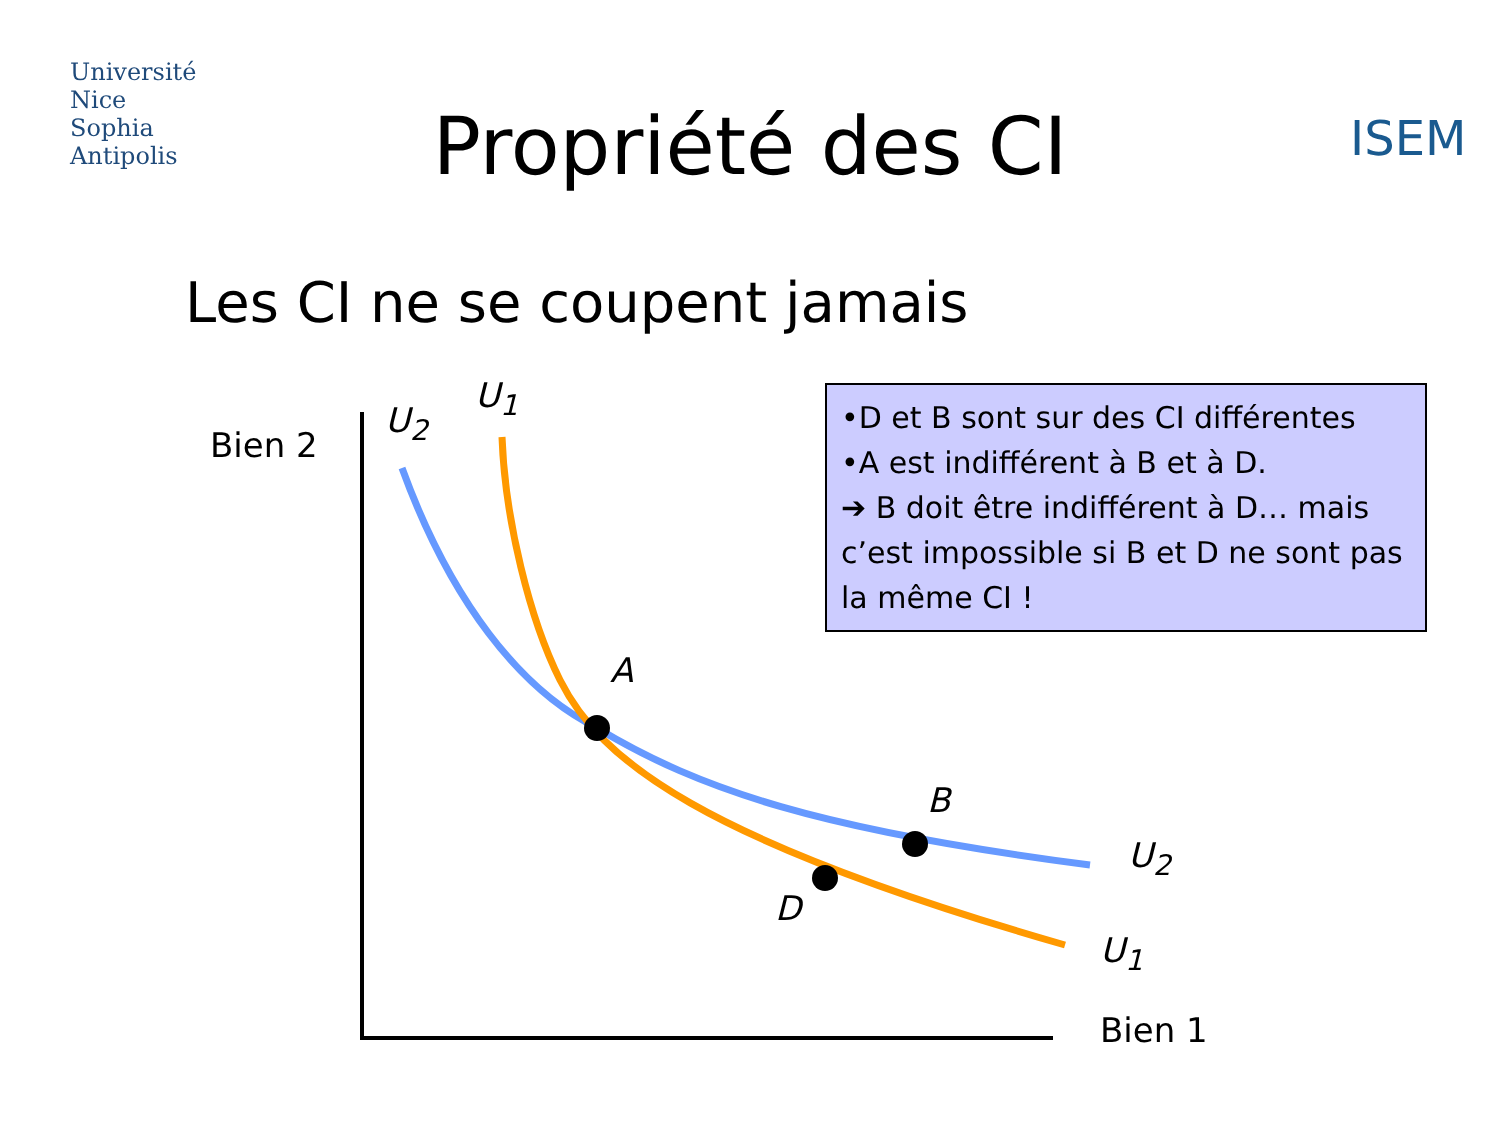Université
Nice
Sophia Antipolis
ISEM
Propriété des CI
Les CI ne se coupent jamais
•D et B sont sur des CI différentes
•A est indifférent à B et à D.
➔ B doit être indifférent à D… mais c’est impossible si B et D ne sont pas la même CI !
Bien 2
Bien 1
U<sub>2</sub>
U<sub>1</sub>
A
B
D
U<sub>2</sub>
U<sub>1</sub>